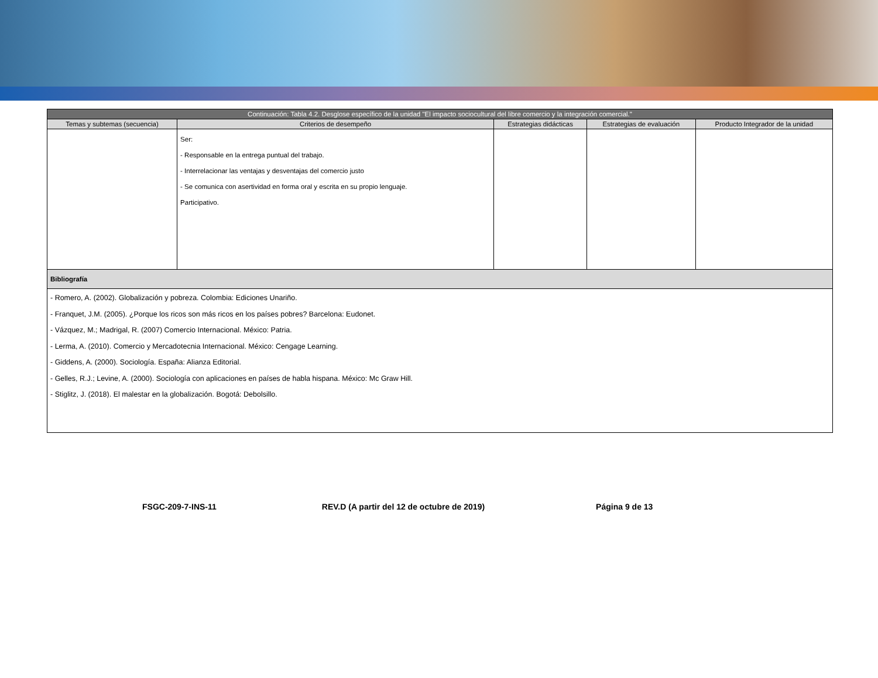| Continuación: Tabla 4.2. Desglose específico de la unidad "El impacto sociocultural del libre comercio y la integración comercial." | | | | |
| Temas y subtemas (secuencia) | Criterios de desempeño | Estrategias didácticas | Estrategias de evaluación | Producto Integrador de la unidad |
| | Ser: - Responsable en la entrega puntual del trabajo. - Interrelacionar las ventajas y desventajas del comercio justo - Se comunica con asertividad en forma oral y escrita en su propio lenguaje. Participativo. | | | |
| Bibliografía | | | | |
| - Romero, A. (2002). Globalización y pobreza. Colombia: Ediciones Unariño. - Franquet, J.M. (2005). ¿Porque los ricos son más ricos en los países pobres? Barcelona: Eudonet. - Vázquez, M.; Madrigal, R. (2007) Comercio Internacional. México: Patria. - Lerma, A. (2010). Comercio y Mercadotecnia Internacional. México: Cengage Learning. - Giddens, A. (2000). Sociología. España: Alianza Editorial. - Gelles, R.J.; Levine, A. (2000). Sociología con aplicaciones en países de habla hispana. México: Mc Graw Hill. - Stiglitz, J. (2018). El malestar en la globalización. Bogotá: Debolsillo. | | | | |
FSGC-209-7-INS-11 REV.D (A partir del 12 de octubre de 2019) Página 9 de 13